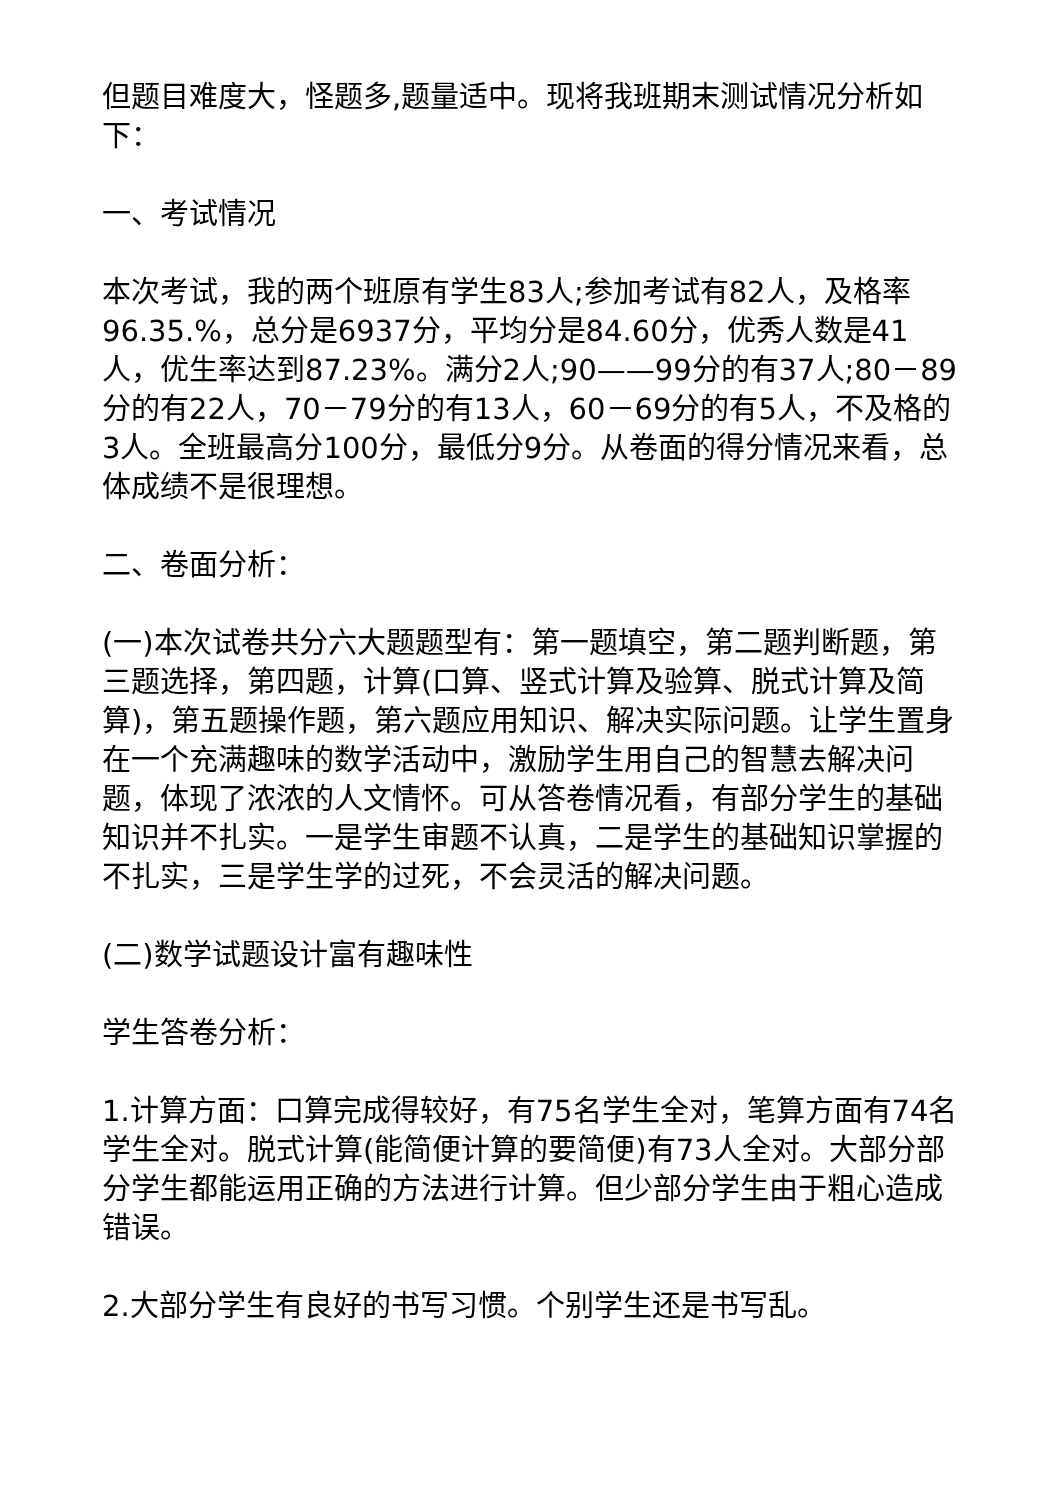但题目难度大，怪题多,题量适中。现将我班期末测试情况分析如下：
一、考试情况
本次考试，我的两个班原有学生83人;参加考试有82人，及格率96.35.%，总分是6937分，平均分是84.60分，优秀人数是41人，优生率达到87.23%。满分2人;90——99分的有37人;80－89分的有22人，70－79分的有13人，60－69分的有5人，不及格的3人。全班最高分100分，最低分9分。从卷面的得分情况来看，总体成绩不是很理想。
二、卷面分析：
(一)本次试卷共分六大题题型有：第一题填空，第二题判断题，第三题选择，第四题，计算(口算、竖式计算及验算、脱式计算及简算)，第五题操作题，第六题应用知识、解决实际问题。让学生置身在一个充满趣味的数学活动中，激励学生用自己的智慧去解决问题，体现了浓浓的人文情怀。可从答卷情况看，有部分学生的基础知识并不扎实。一是学生审题不认真，二是学生的基础知识掌握的不扎实，三是学生学的过死，不会灵活的解决问题。
(二)数学试题设计富有趣味性
学生答卷分析：
1.计算方面：口算完成得较好，有75名学生全对，笔算方面有74名学生全对。脱式计算(能简便计算的要简便)有73人全对。大部分部分学生都能运用正确的方法进行计算。但少部分学生由于粗心造成错误。
2.大部分学生有良好的书写习惯。个别学生还是书写乱。